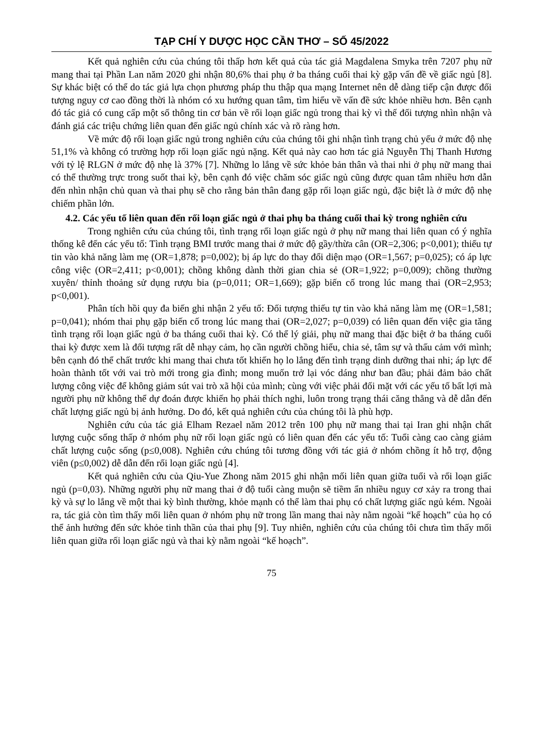TẠP CHÍ Y DƯỢC HỌC CẦN THƠ – SỐ 45/2022
Kết quả nghiên cứu của chúng tôi thấp hơn kết quả của tác giả Magdalena Smyka trên 7207 phụ nữ mang thai tại Phần Lan năm 2020 ghi nhận 80,6% thai phụ ở ba tháng cuối thai kỳ gặp vấn đề về giấc ngủ [8]. Sự khác biệt có thể do tác giả lựa chọn phương pháp thu thập qua mạng Internet nên dễ dàng tiếp cận được đối tượng nguy cơ cao đồng thời là nhóm có xu hướng quan tâm, tìm hiểu về vấn đề sức khỏe nhiều hơn. Bên cạnh đó tác giả có cung cấp một số thông tin cơ bản về rối loạn giấc ngủ trong thai kỳ vì thế đối tượng nhìn nhận và đánh giá các triệu chứng liên quan đến giấc ngủ chính xác và rõ ràng hơn.
Về mức độ rối loạn giấc ngủ trong nghiên cứu của chúng tôi ghi nhận tình trạng chủ yếu ở mức độ nhẹ 51,1% và không có trường hợp rối loạn giấc ngủ nặng. Kết quả này cao hơn tác giả Nguyễn Thị Thanh Hương với tỷ lệ RLGN ở mức độ nhẹ là 37% [7]. Những lo lắng về sức khỏe bản thân và thai nhi ở phụ nữ mang thai có thể thường trực trong suốt thai kỳ, bên cạnh đó việc chăm sóc giấc ngủ cũng được quan tâm nhiều hơn dẫn đến nhìn nhận chủ quan và thai phụ sẽ cho rằng bản thân đang gặp rối loạn giấc ngủ, đặc biệt là ở mức độ nhẹ chiếm phần lớn.
4.2. Các yếu tố liên quan đến rối loạn giấc ngủ ở thai phụ ba tháng cuối thai kỳ trong nghiên cứu
Trong nghiên cứu của chúng tôi, tình trạng rối loạn giấc ngủ ở phụ nữ mang thai liên quan có ý nghĩa thống kê đến các yếu tố: Tình trạng BMI trước mang thai ở mức độ gầy/thừa cân (OR=2,306; p<0,001); thiếu tự tin vào khả năng làm mẹ (OR=1,878; p=0,002); bị áp lực do thay đổi diện mạo (OR=1,567; p=0,025); có áp lực công việc (OR=2,411; p<0,001); chồng không dành thời gian chia sẻ (OR=1,922; p=0,009); chồng thường xuyên/ thỉnh thoảng sử dụng rượu bia (p=0,011; OR=1,669); gặp biến cố trong lúc mang thai (OR=2,953; p<0,001).
Phân tích hồi quy đa biến ghi nhận 2 yếu tố: Đối tượng thiếu tự tin vào khả năng làm mẹ (OR=1,581; p=0,041); nhóm thai phụ gặp biến cố trong lúc mang thai (OR=2,027; p=0,039) có liên quan đến việc gia tăng tình trạng rối loạn giấc ngủ ở ba tháng cuối thai kỳ. Có thể lý giải, phụ nữ mang thai đặc biệt ở ba tháng cuối thai kỳ được xem là đối tượng rất dễ nhạy cảm, họ cần người chồng hiểu, chia sẻ, tâm sự và thấu cảm với mình; bên cạnh đó thể chất trước khi mang thai chưa tốt khiến họ lo lắng đến tình trạng dinh dưỡng thai nhi; áp lực để hoàn thành tốt với vai trò mới trong gia đình; mong muốn trở lại vóc dáng như ban đầu; phải đảm bảo chất lượng công việc để không giảm sút vai trò xã hội của mình; cùng với việc phải đối mặt với các yếu tố bất lợi mà người phụ nữ không thể dự đoán được khiến họ phải thích nghi, luôn trong trạng thái căng thẳng và dễ dẫn đến chất lượng giấc ngủ bị ảnh hưởng. Do đó, kết quả nghiên cứu của chúng tôi là phù hợp.
Nghiên cứu của tác giả Elham Rezael năm 2012 trên 100 phụ nữ mang thai tại Iran ghi nhận chất lượng cuộc sống thấp ở nhóm phụ nữ rối loạn giấc ngủ có liên quan đến các yếu tố: Tuổi càng cao càng giảm chất lượng cuộc sống (p≤0,008). Nghiên cứu chúng tôi tương đồng với tác giả ở nhóm chồng ít hỗ trợ, động viên (p≤0,002) dễ dẫn đến rối loạn giấc ngủ [4].
Kết quả nghiên cứu của Qiu-Yue Zhong năm 2015 ghi nhận mối liên quan giữa tuổi và rối loạn giấc ngủ (p=0,03). Những người phụ nữ mang thai ở độ tuổi càng muộn sẽ tiềm ẩn nhiều nguy cơ xảy ra trong thai kỳ và sự lo lắng về một thai kỳ bình thường, khỏe mạnh có thể làm thai phụ có chất lượng giấc ngủ kém. Ngoài ra, tác giả còn tìm thấy mối liên quan ở nhóm phụ nữ trong lần mang thai này nằm ngoài “kế hoạch” của họ có thể ảnh hưởng đến sức khỏe tinh thần của thai phụ [9]. Tuy nhiên, nghiên cứu của chúng tôi chưa tìm thấy mối liên quan giữa rối loạn giấc ngủ và thai kỳ nằm ngoài “kế hoạch”.
75